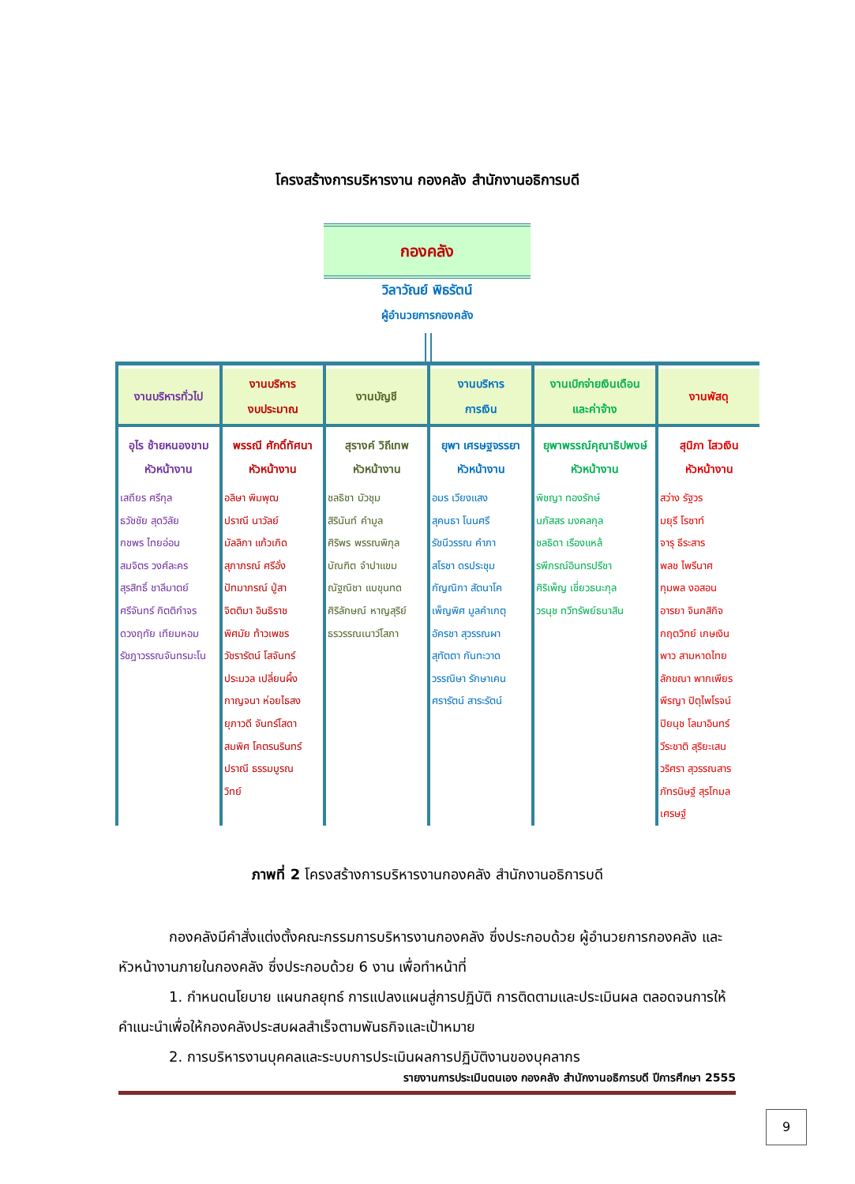โครงสร้างการบริหารงาน กองคลัง สำนักงานอธิการบดี
กองคลัง
วิลาวัณย์ พิธรัตน์
ผู้อำนวยการกองคลัง
งานบริหารทั่วไป
อุไร ช้ายหนองขาม
หัวหน้างาน
เสถียร ศรีกุล
ธวัชชัย สุดวิลัย
กชพร ไทยอ่อน
สมจิตร วงศ์ละคร
สุรสิทธิ์ ชาลีมาตย์
ศรีจันทร์ กิตติกำจร
ดวงฤทัย เทียมหอม
รัชฎาวรรณจันทรมะโน
งานบริหาร
งบประมาณ
พรรณี ศักดิ์ทัศนา
หัวหน้างาน
อลิษา พิมพุฒ
ปราณี นาวัลย์
มัลลิกา แก้วเกิด
สุภาภรณ์ ศรีอั่ง
ปัทมาภรณ์ ปู่สา
จิตติมา อินธิราช
พิศมัย ท้าวเพชร
วัชรารัตน์ โสจันทร์
ประมวล เปลี่ยนผึ้ง
กาญจนา ห่อยไธสง
ยุภาวดี จันทร์โสดา
สมพิศ โคตรนรินทร์
ปราณี ธรรมบูรณ
วิทย์
งานบัญชี
สุรางค์ วิถีเทพ
หัวหน้างาน
ชลธิชา บัวชุม
สิรินันท์ คำมูล
ศิริพร พรรณพิกุล
บัณฑิต จำปาแขม
ณัฐณิชา แบขุนทด
ศิริลักษณ์ หาญสุริย์
ธรวรรณเนาว์โสภา
งานบริหาร
การเงิน
ยุพา เศรษฐจรรยา
หัวหน้างาน
อมร เวียงแสง
สุคนธา โนนศรี
รัชนีวรรณ คำภา
สโรชา ดรประชุม
กัญณิกา สัตนาโค
เพ็ญพิศ มูลคำเกตุ
อัครชา สุวรรณผา
สุทัตตา กันทะวาด
วรรณิษา รักษาเคน
ศรารัตน์ สาระรัตน์
งานเบิกจ่ายเงินเดือน
และค่าจ้าง
ยุพาพรรณ์คุณาธิปพงษ์
หัวหน้างาน
พิชญา ทองรักษ์
นภัสสร มงคลกุล
ชลธิดา เรืองแหล้
รพีภรณ์อินทรปรีชา
ศิริเพ็ญ เชี่ยวธนะกุล
วรนุช ทวีทรัพย์ธนาสิน
งานพัสดุ
สุนิภา ไสวเงิน
หัวหน้างาน
สว่าง รัฐวร
มยุรี โรซาท์
จารุ ธีระสาร
พลช ไพรีนาศ
กุมพล งอสอน
อารยา จินกสิกิจ
กฤตวิทย์ เกษเงิน
พาว สามหาดไทย
ลักขณา พากเพียร
พีรญา ปิตุไพโรจน์
ปิยนุช โลมาอินทร์
วีระชาติ สุริยะเสน
วริศรา สุวรรณสาร
ภัทรนิษฐ์ สุรโกมล
เศรษฐ์
ภาพที่ 2 โครงสร้างการบริหารงานกองคลัง สำนักงานอธิการบดี
กองคลังมีคำสั่งแต่งตั้งคณะกรรมการบริหารงานกองคลัง ซึ่งประกอบด้วย ผู้อำนวยการกองคลัง และหัวหน้างานภายในกองคลัง ซึ่งประกอบด้วย 6 งาน เพื่อทำหน้าที่
1. กำหนดนโยบาย แผนกลยุทธ์ การแปลงแผนสู่การปฏิบัติ การติดตามและประเมินผล ตลอดจนการให้คำแนะนำเพื่อให้กองคลังประสบผลสำเร็จตามพันธกิจและเป้าหมาย
2. การบริหารงานบุคคลและระบบการประเมินผลการปฏิบัติงานของบุคลากร
รายงานการประเมินตนเอง กองคลัง สำนักงานอธิการบดี ปีการศึกษา 2555
9